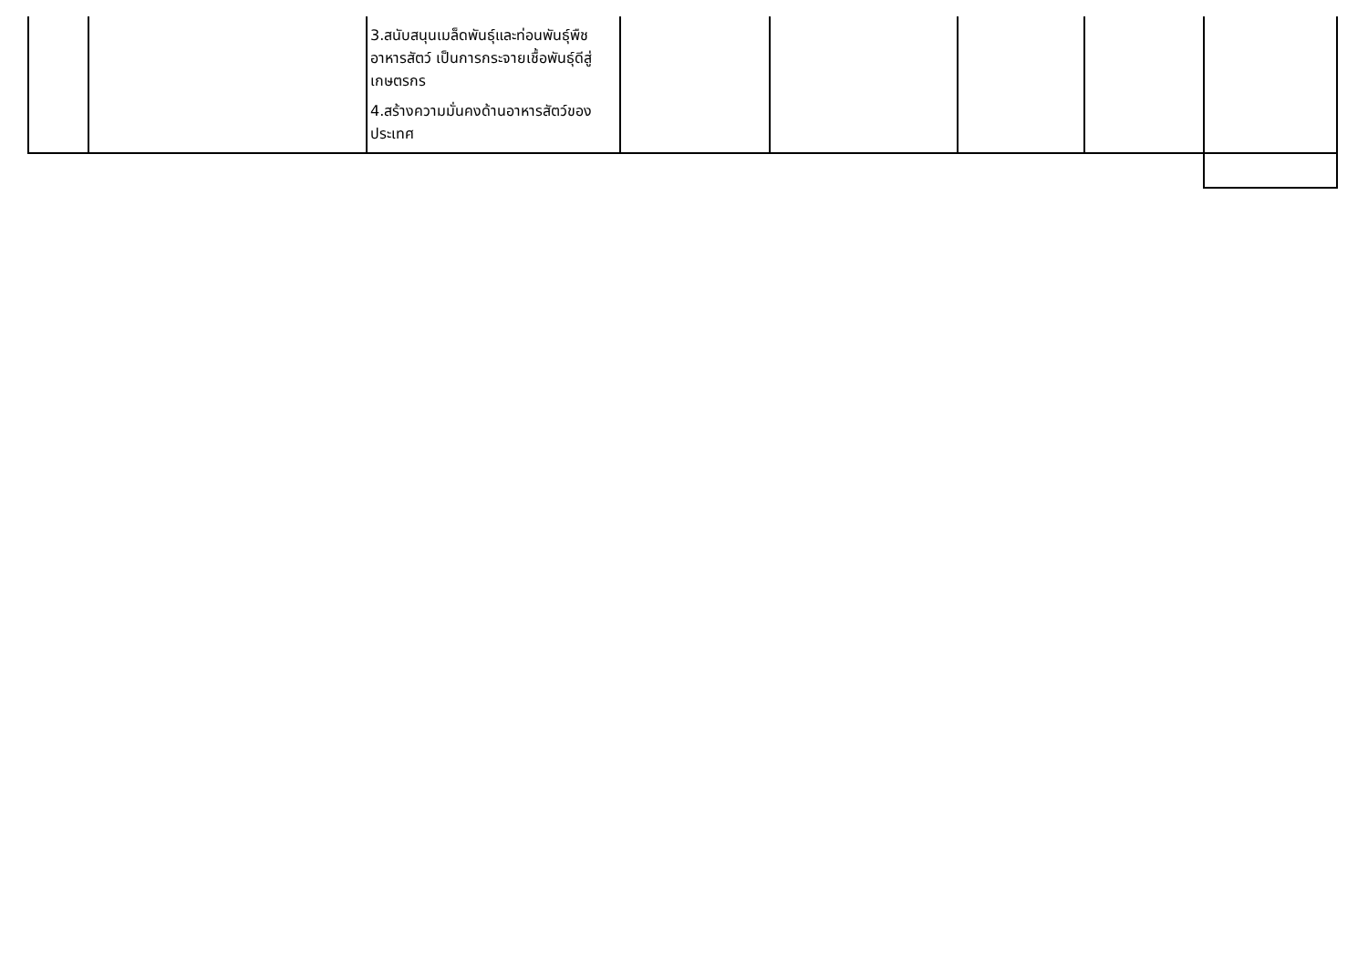| | | 3.สนับสนุนเมล็ดพันธุ์และท่อนพันธุ์พืชอาหารสัตว์ เป็นการกระจายเชื้อพันธุ์ดีสู่เกษตรกร 4.สร้างความมั่นคงด้านอาหารสัตว์ของประเทศ | | | | | |